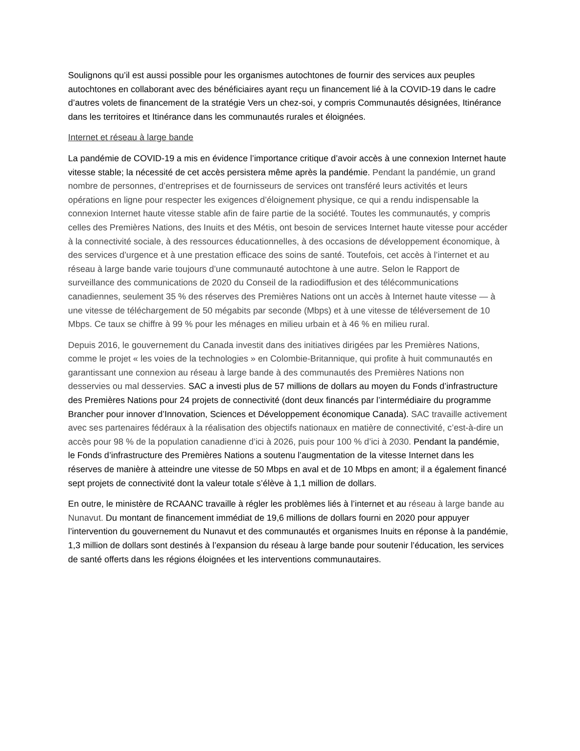Soulignons qu’il est aussi possible pour les organismes autochtones de fournir des services aux peuples autochtones en collaborant avec des bénéficiaires ayant reçu un financement lié à la COVID-19 dans le cadre d’autres volets de financement de la stratégie Vers un chez-soi, y compris Communautés désignées, Itinérance dans les territoires et Itinérance dans les communautés rurales et éloignées.
Internet et réseau à large bande
La pandémie de COVID-19 a mis en évidence l’importance critique d’avoir accès à une connexion Internet haute vitesse stable; la nécessité de cet accès persistera même après la pandémie. Pendant la pandémie, un grand nombre de personnes, d’entreprises et de fournisseurs de services ont transféré leurs activités et leurs opérations en ligne pour respecter les exigences d’éloignement physique, ce qui a rendu indispensable la connexion Internet haute vitesse stable afin de faire partie de la société. Toutes les communautés, y compris celles des Premières Nations, des Inuits et des Métis, ont besoin de services Internet haute vitesse pour accéder à la connectivité sociale, à des ressources éducationnelles, à des occasions de développement économique, à des services d’urgence et à une prestation efficace des soins de santé. Toutefois, cet accès à l’internet et au réseau à large bande varie toujours d’une communauté autochtone à une autre. Selon le Rapport de surveillance des communications de 2020 du Conseil de la radiodiffusion et des télécommunications canadiennes, seulement 35 % des réserves des Premières Nations ont un accès à Internet haute vitesse — à une vitesse de téléchargement de 50 mégabits par seconde (Mbps) et à une vitesse de téléversement de 10 Mbps. Ce taux se chiffre à 99 % pour les ménages en milieu urbain et à 46 % en milieu rural.
Depuis 2016, le gouvernement du Canada investit dans des initiatives dirigées par les Premières Nations, comme le projet « les voies de la technologies » en Colombie-Britannique, qui profite à huit communautés en garantissant une connexion au réseau à large bande à des communautés des Premières Nations non desservies ou mal desservies. SAC a investi plus de 57 millions de dollars au moyen du Fonds d’infrastructure des Premières Nations pour 24 projets de connectivité (dont deux financés par l’intermédiaire du programme Brancher pour innover d’Innovation, Sciences et Développement économique Canada). SAC travaille activement avec ses partenaires fédéraux à la réalisation des objectifs nationaux en matière de connectivité, c’est-à-dire un accès pour 98 % de la population canadienne d’ici à 2026, puis pour 100 % d’ici à 2030. Pendant la pandémie, le Fonds d’infrastructure des Premières Nations a soutenu l’augmentation de la vitesse Internet dans les réserves de manière à atteindre une vitesse de 50 Mbps en aval et de 10 Mbps en amont; il a également financé sept projets de connectivité dont la valeur totale s’élève à 1,1 million de dollars.
En outre, le ministère de RCAANC travaille à régler les problèmes liés à l’internet et au réseau à large bande au Nunavut. Du montant de financement immédiat de 19,6 millions de dollars fourni en 2020 pour appuyer l’intervention du gouvernement du Nunavut et des communautés et organismes Inuits en réponse à la pandémie, 1,3 million de dollars sont destinés à l’expansion du réseau à large bande pour soutenir l’éducation, les services de santé offerts dans les régions éloignées et les interventions communautaires.